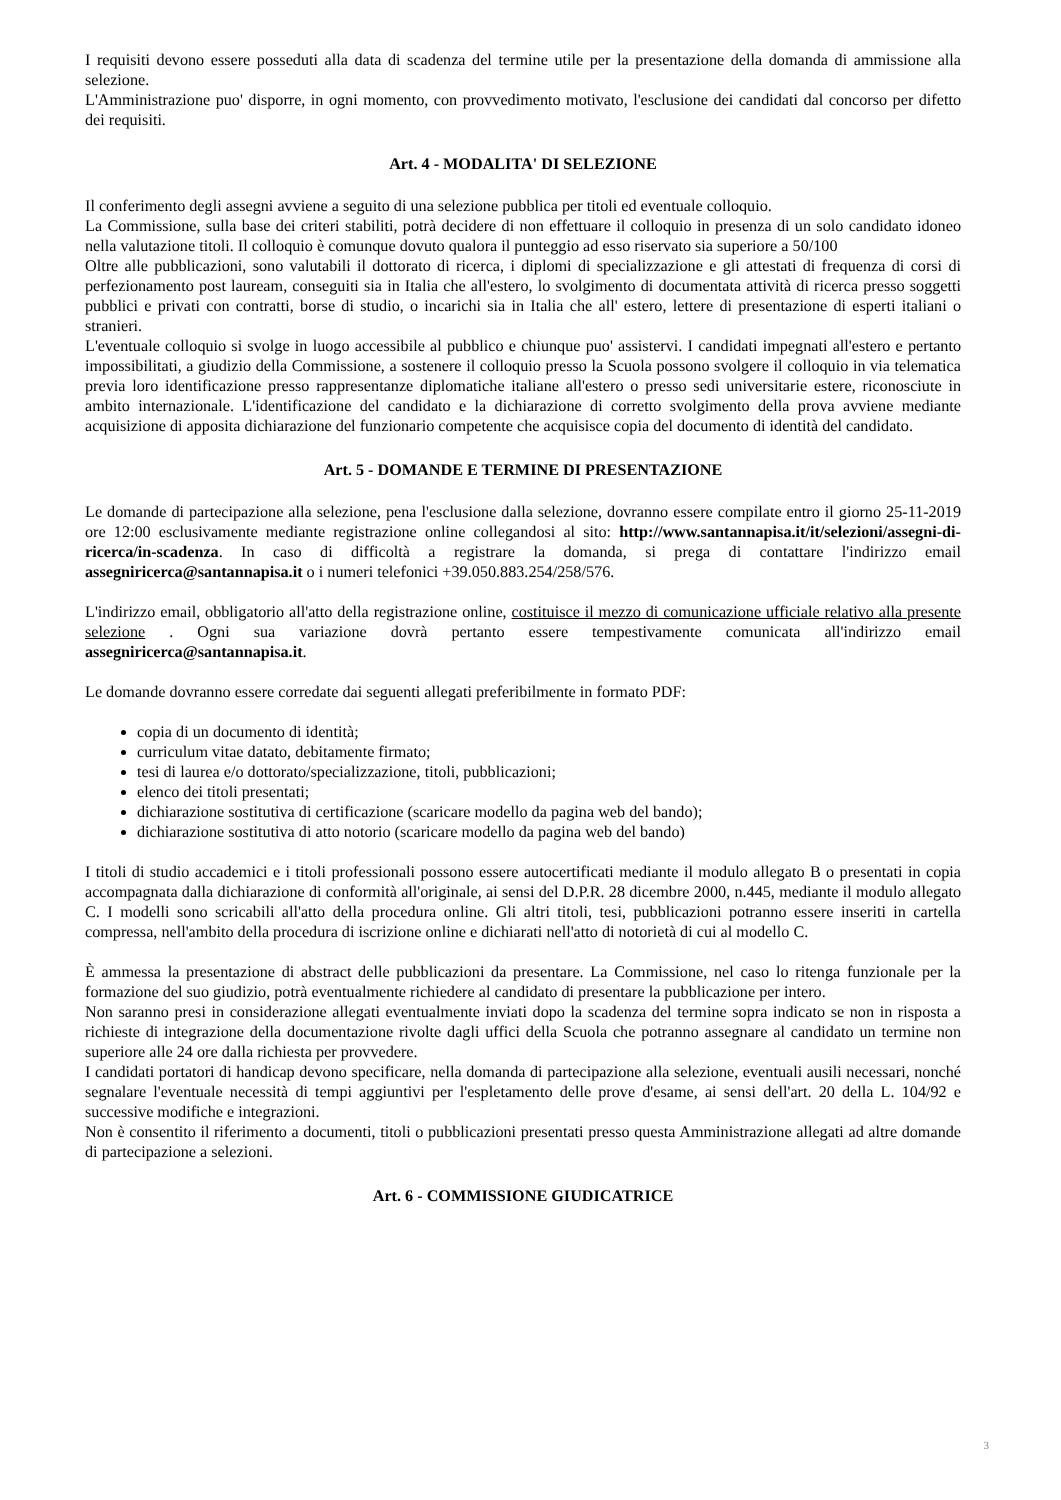I requisiti devono essere posseduti alla data di scadenza del termine utile per la presentazione della domanda di ammissione alla selezione.
L'Amministrazione puo' disporre, in ogni momento, con provvedimento motivato, l'esclusione dei candidati dal concorso per difetto dei requisiti.
Art. 4 - MODALITA' DI SELEZIONE
Il conferimento degli assegni avviene a seguito di una selezione pubblica per titoli ed eventuale colloquio.
La Commissione, sulla base dei criteri stabiliti, potrà decidere di non effettuare il colloquio in presenza di un solo candidato idoneo nella valutazione titoli. Il colloquio è comunque dovuto qualora il punteggio ad esso riservato sia superiore a 50/100
Oltre alle pubblicazioni, sono valutabili il dottorato di ricerca, i diplomi di specializzazione e gli attestati di frequenza di corsi di perfezionamento post lauream, conseguiti sia in Italia che all'estero, lo svolgimento di documentata attività di ricerca presso soggetti pubblici e privati con contratti, borse di studio, o incarichi sia in Italia che all' estero, lettere di presentazione di esperti italiani o stranieri.
L'eventuale colloquio si svolge in luogo accessibile al pubblico e chiunque puo' assistervi. I candidati impegnati all'estero e pertanto impossibilitati, a giudizio della Commissione, a sostenere il colloquio presso la Scuola possono svolgere il colloquio in via telematica previa loro identificazione presso rappresentanze diplomatiche italiane all'estero o presso sedi universitarie estere, riconosciute in ambito internazionale. L'identificazione del candidato e la dichiarazione di corretto svolgimento della prova avviene mediante acquisizione di apposita dichiarazione del funzionario competente che acquisisce copia del documento di identità del candidato.
Art. 5 - DOMANDE E TERMINE DI PRESENTAZIONE
Le domande di partecipazione alla selezione, pena l'esclusione dalla selezione, dovranno essere compilate entro il giorno 25-11-2019 ore 12:00 esclusivamente mediante registrazione online collegandosi al sito: http://www.santannapisa.it/it/selezioni/assegni-di-ricerca/in-scadenza. In caso di difficoltà a registrare la domanda, si prega di contattare l'indirizzo email assegniricerca@santannapisa.it o i numeri telefonici +39.050.883.254/258/576.
L'indirizzo email, obbligatorio all'atto della registrazione online, costituisce il mezzo di comunicazione ufficiale relativo alla presente selezione . Ogni sua variazione dovrà pertanto essere tempestivamente comunicata all'indirizzo email assegniricerca@santannapisa.it.
Le domande dovranno essere corredate dai seguenti allegati preferibilmente in formato PDF:
copia di un documento di identità;
curriculum vitae datato, debitamente firmato;
tesi di laurea e/o dottorato/specializzazione, titoli, pubblicazioni;
elenco dei titoli presentati;
dichiarazione sostitutiva di certificazione (scaricare modello da pagina web del bando);
dichiarazione sostitutiva di atto notorio (scaricare modello da pagina web del bando)
I titoli di studio accademici e i titoli professionali possono essere autocertificati mediante il modulo allegato B o presentati in copia accompagnata dalla dichiarazione di conformità all'originale, ai sensi del D.P.R. 28 dicembre 2000, n.445, mediante il modulo allegato C. I modelli sono scricabili all'atto della procedura online. Gli altri titoli, tesi, pubblicazioni potranno essere inseriti in cartella compressa, nell'ambito della procedura di iscrizione online e dichiarati nell'atto di notorietà di cui al modello C.
È ammessa la presentazione di abstract delle pubblicazioni da presentare. La Commissione, nel caso lo ritenga funzionale per la formazione del suo giudizio, potrà eventualmente richiedere al candidato di presentare la pubblicazione per intero.
Non saranno presi in considerazione allegati eventualmente inviati dopo la scadenza del termine sopra indicato se non in risposta a richieste di integrazione della documentazione rivolte dagli uffici della Scuola che potranno assegnare al candidato un termine non superiore alle 24 ore dalla richiesta per provvedere.
I candidati portatori di handicap devono specificare, nella domanda di partecipazione alla selezione, eventuali ausili necessari, nonché segnalare l'eventuale necessità di tempi aggiuntivi per l'espletamento delle prove d'esame, ai sensi dell'art. 20 della L. 104/92 e successive modifiche e integrazioni.
Non è consentito il riferimento a documenti, titoli o pubblicazioni presentati presso questa Amministrazione allegati ad altre domande di partecipazione a selezioni.
Art. 6 - COMMISSIONE GIUDICATRICE
3